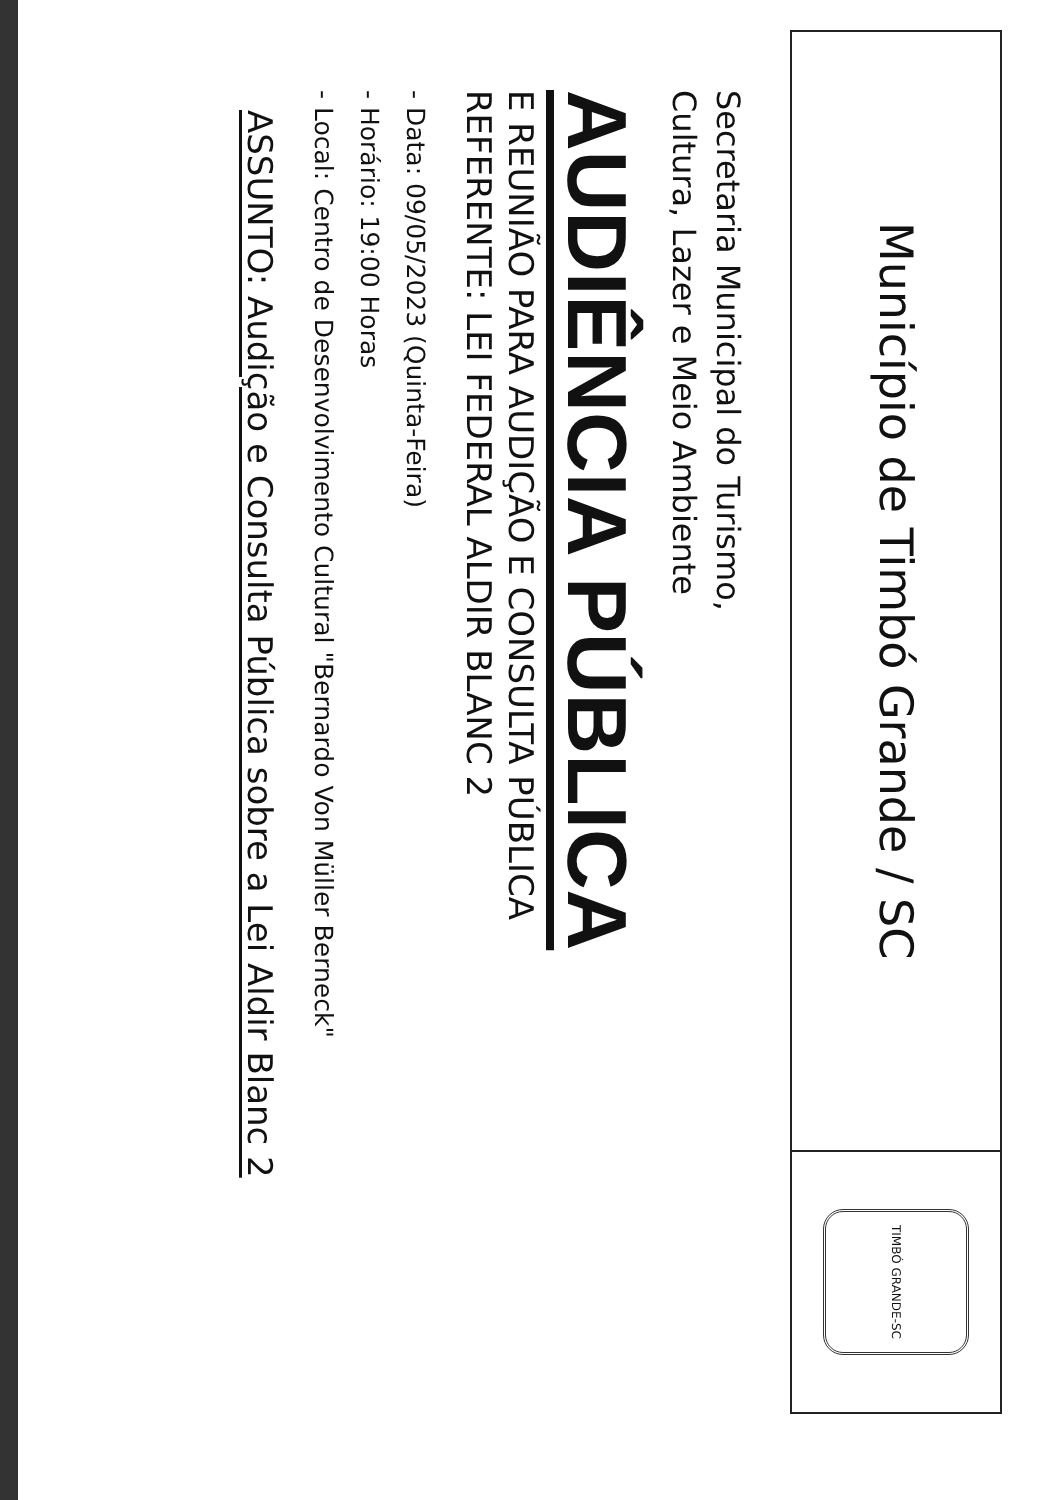Município de Timbó Grande / SC
TIMBÓ GRANDE-SC
Secretaria Municipal do Turismo,
Cultura, Lazer e Meio Ambiente
AUDIÊNCIA PÚBLICA
E REUNIÃO PARA AUDIÇÃO E CONSULTA PÚBLICA
REFERENTE: LEI FEDERAL ALDIR BLANC 2
- Data: 09/05/2023 (Quinta-Feira)
- Horário: 19:00 Horas
- Local: Centro de Desenvolvimento Cultural "Bernardo Von Müller Berneck"
ASSUNTO: Audição e Consulta Pública sobre a Lei Aldir Blanc 2